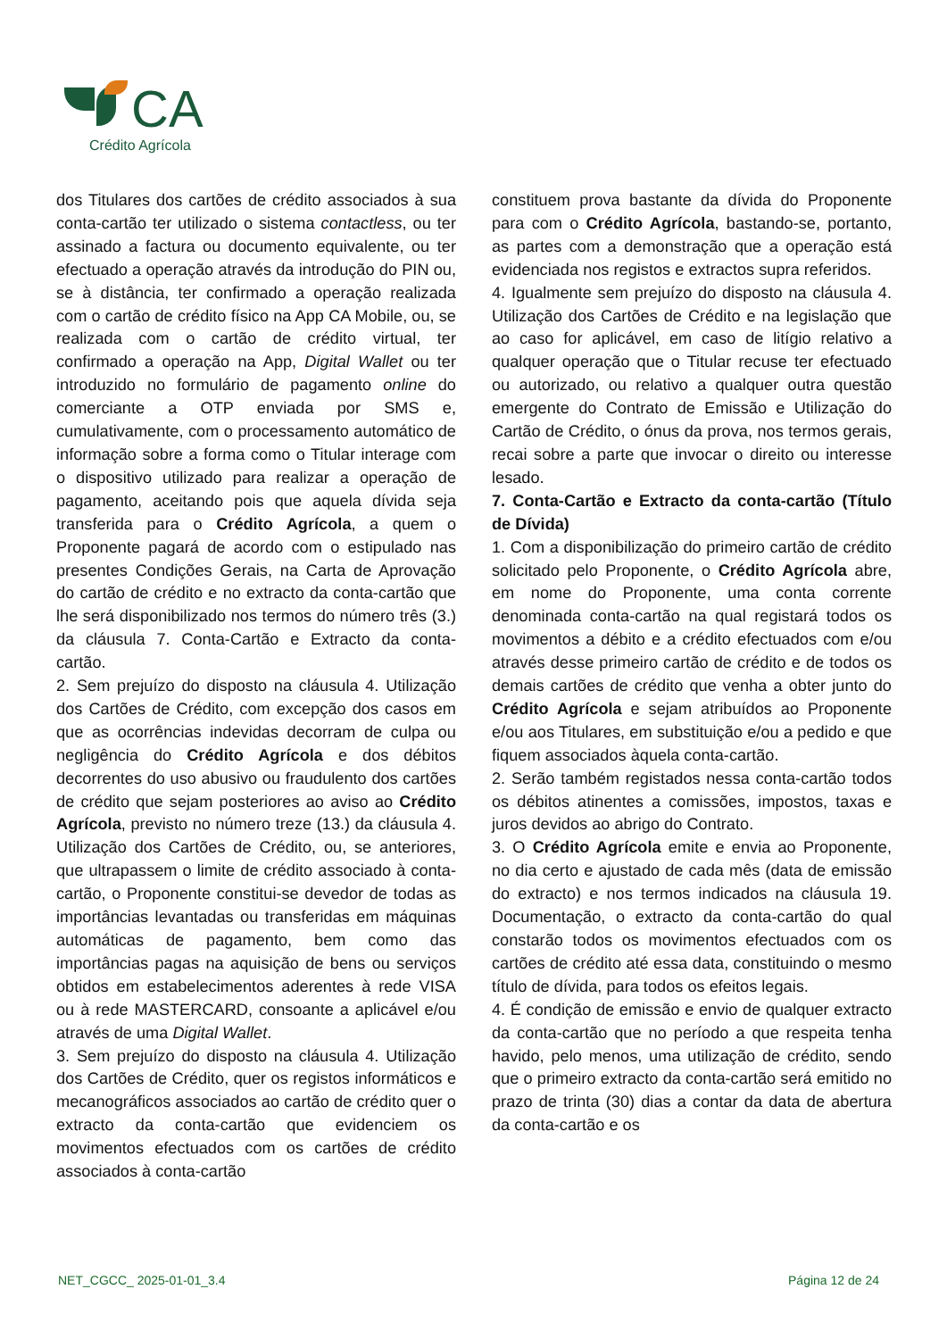CA
Crédito Agrícola
dos Titulares dos cartões de crédito associados à sua conta-cartão ter utilizado o sistema contactless, ou ter assinado a factura ou documento equivalente, ou ter efectuado a operação através da introdução do PIN ou, se à distância, ter confirmado a operação realizada com o cartão de crédito físico na App CA Mobile, ou, se realizada com o cartão de crédito virtual, ter confirmado a operação na App, Digital Wallet ou ter introduzido no formulário de pagamento online do comerciante a OTP enviada por SMS e, cumulativamente, com o processamento automático de informação sobre a forma como o Titular interage com o dispositivo utilizado para realizar a operação de pagamento, aceitando pois que aquela dívida seja transferida para o Crédito Agrícola, a quem o Proponente pagará de acordo com o estipulado nas presentes Condições Gerais, na Carta de Aprovação do cartão de crédito e no extracto da conta-cartão que lhe será disponibilizado nos termos do número três (3.) da cláusula 7. Conta-Cartão e Extracto da conta-cartão.
2. Sem prejuízo do disposto na cláusula 4. Utilização dos Cartões de Crédito, com excepção dos casos em que as ocorrências indevidas decorram de culpa ou negligência do Crédito Agrícola e dos débitos decorrentes do uso abusivo ou fraudulento dos cartões de crédito que sejam posteriores ao aviso ao Crédito Agrícola, previsto no número treze (13.) da cláusula 4. Utilização dos Cartões de Crédito, ou, se anteriores, que ultrapassem o limite de crédito associado à conta-cartão, o Proponente constitui-se devedor de todas as importâncias levantadas ou transferidas em máquinas automáticas de pagamento, bem como das importâncias pagas na aquisição de bens ou serviços obtidos em estabelecimentos aderentes à rede VISA ou à rede MASTERCARD, consoante a aplicável e/ou através de uma Digital Wallet.
3. Sem prejuízo do disposto na cláusula 4. Utilização dos Cartões de Crédito, quer os registos informáticos e mecanográficos associados ao cartão de crédito quer o extracto da conta-cartão que evidenciem os movimentos efectuados com os cartões de crédito associados à conta-cartão
constituem prova bastante da dívida do Proponente para com o Crédito Agrícola, bastando-se, portanto, as partes com a demonstração que a operação está evidenciada nos registos e extractos supra referidos.
4. Igualmente sem prejuízo do disposto na cláusula 4. Utilização dos Cartões de Crédito e na legislação que ao caso for aplicável, em caso de litígio relativo a qualquer operação que o Titular recuse ter efectuado ou autorizado, ou relativo a qualquer outra questão emergente do Contrato de Emissão e Utilização do Cartão de Crédito, o ónus da prova, nos termos gerais, recai sobre a parte que invocar o direito ou interesse lesado.
7. Conta-Cartão e Extracto da conta-cartão (Título de Dívida)
1. Com a disponibilização do primeiro cartão de crédito solicitado pelo Proponente, o Crédito Agrícola abre, em nome do Proponente, uma conta corrente denominada conta-cartão na qual registará todos os movimentos a débito e a crédito efectuados com e/ou através desse primeiro cartão de crédito e de todos os demais cartões de crédito que venha a obter junto do Crédito Agrícola e sejam atribuídos ao Proponente e/ou aos Titulares, em substituição e/ou a pedido e que fiquem associados àquela conta-cartão.
2. Serão também registados nessa conta-cartão todos os débitos atinentes a comissões, impostos, taxas e juros devidos ao abrigo do Contrato.
3. O Crédito Agrícola emite e envia ao Proponente, no dia certo e ajustado de cada mês (data de emissão do extracto) e nos termos indicados na cláusula 19. Documentação, o extracto da conta-cartão do qual constarão todos os movimentos efectuados com os cartões de crédito até essa data, constituindo o mesmo título de dívida, para todos os efeitos legais.
4. É condição de emissão e envio de qualquer extracto da conta-cartão que no período a que respeita tenha havido, pelo menos, uma utilização de crédito, sendo que o primeiro extracto da conta-cartão será emitido no prazo de trinta (30) dias a contar da data de abertura da conta-cartão e os
NET_CGCC_ 2025-01-01_3.4 Página 12 de 24